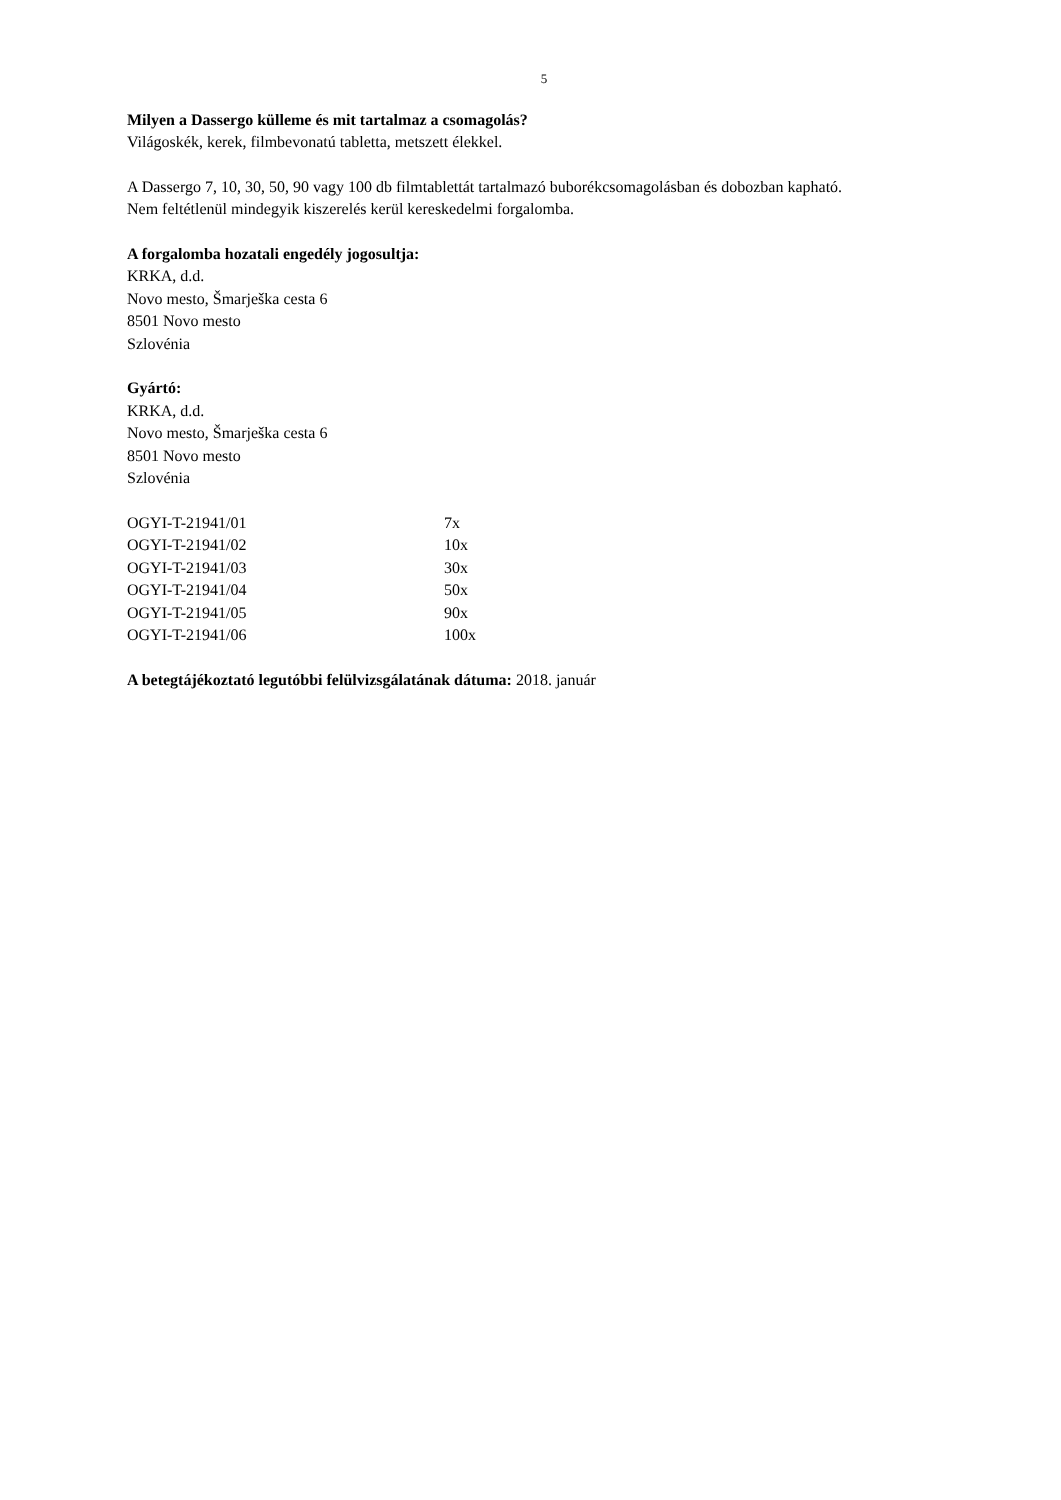5
Milyen a Dassergo külleme és mit tartalmaz a csomagolás?
Világoskék, kerek, filmbevonatú tabletta, metszett élekkel.
A Dassergo 7, 10, 30, 50, 90 vagy 100 db filmtablettát tartalmazó buborékcsomagolásban és dobozban kapható.
Nem feltétlenül mindegyik kiszerelés kerül kereskedelmi forgalomba.
A forgalomba hozatali engedély jogosultja:
KRKA, d.d.
Novo mesto, Šmarješka cesta 6
8501 Novo mesto
Szlovénia
Gyártó:
KRKA, d.d.
Novo mesto, Šmarješka cesta 6
8501 Novo mesto
Szlovénia
| OGYI-T-21941/01 | 7x |
| OGYI-T-21941/02 | 10x |
| OGYI-T-21941/03 | 30x |
| OGYI-T-21941/04 | 50x |
| OGYI-T-21941/05 | 90x |
| OGYI-T-21941/06 | 100x |
A betegtájékoztató legutóbbi felülvizsgálatának dátuma: 2018. január